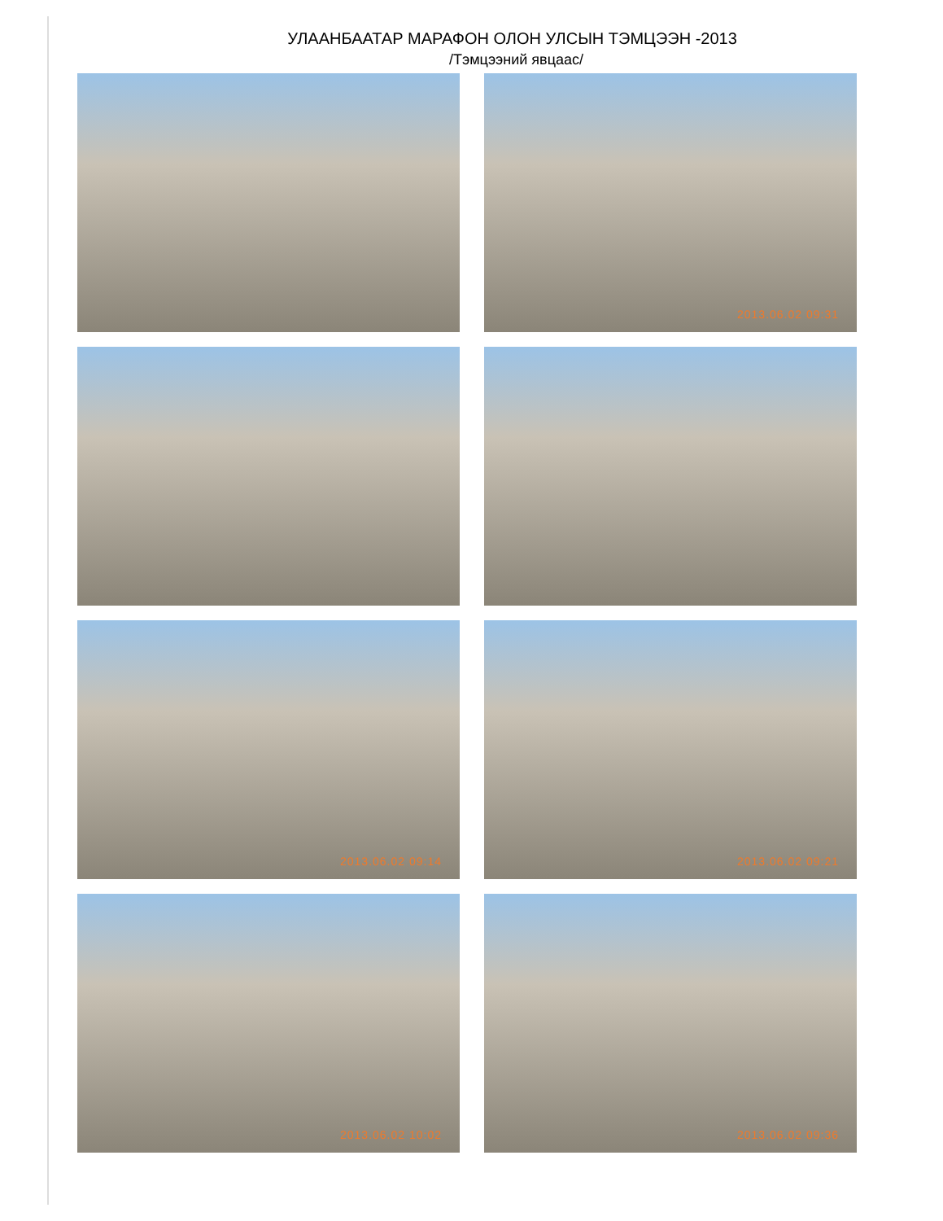УЛААНБААТАР МАРАФОН ОЛОН УЛСЫН ТЭМЦЭЭН -2013
/Тэмцээний явцаас/
2013.06.02 09:31
2013.06.02 09:14
2013.06.02 09:21
2013.06.02 10:02
2013.06.02 09:36